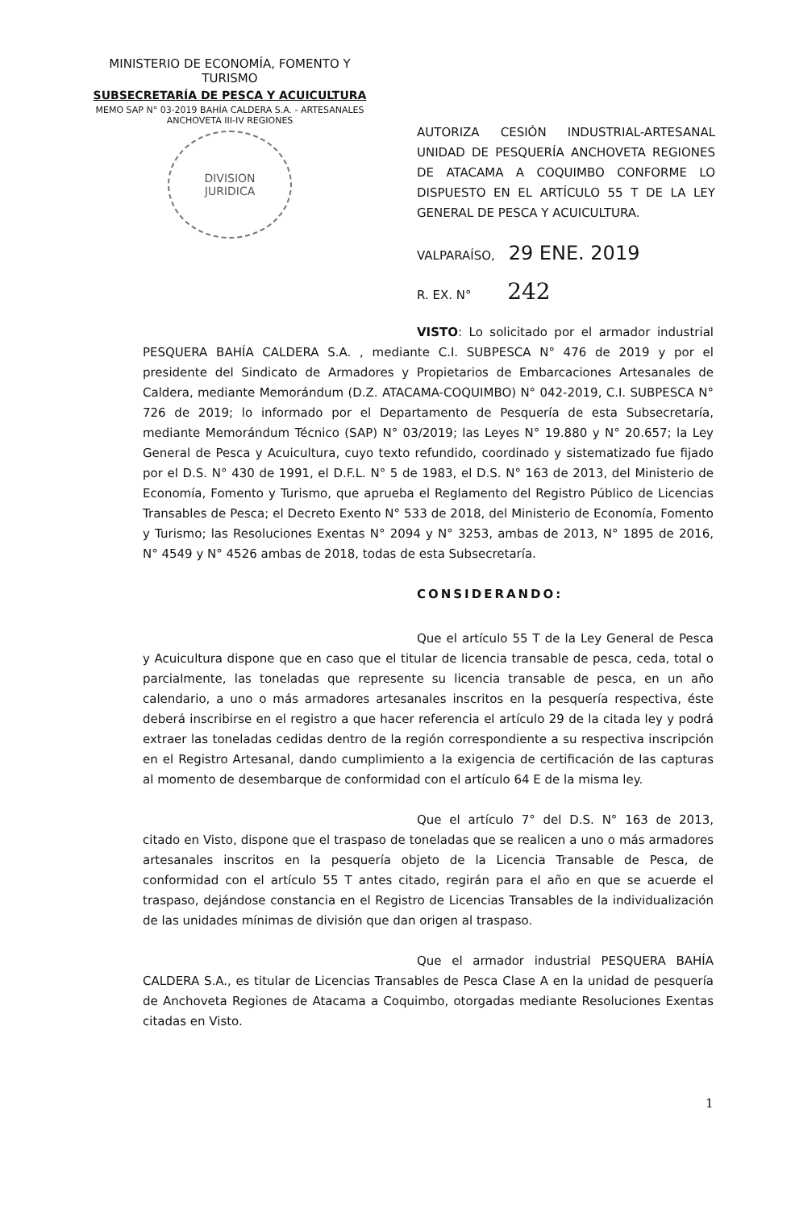MINISTERIO DE ECONOMÍA, FOMENTO Y TURISMO
SUBSECRETARÍA DE PESCA Y ACUICULTURA
MEMO SAP N° 03-2019 BAHÍA CALDERA S.A. - ARTESANALES ANCHOVETA III-IV REGIONES
DIVISION
JURIDICA
AUTORIZA CESIÓN INDUSTRIAL-ARTESANAL UNIDAD DE PESQUERÍA ANCHOVETA REGIONES DE ATACAMA A COQUIMBO CONFORME LO DISPUESTO EN EL ARTÍCULO 55 T DE LA LEY GENERAL DE PESCA Y ACUICULTURA.
VALPARAÍSO, 29 ENE. 2019
R. EX. N° 242
VISTO: Lo solicitado por el armador industrial PESQUERA BAHÍA CALDERA S.A. , mediante C.I. SUBPESCA N° 476 de 2019 y por el presidente del Sindicato de Armadores y Propietarios de Embarcaciones Artesanales de Caldera, mediante Memorándum (D.Z. ATACAMA-COQUIMBO) N° 042-2019, C.I. SUBPESCA N° 726 de 2019; lo informado por el Departamento de Pesquería de esta Subsecretaría, mediante Memorándum Técnico (SAP) N° 03/2019; las Leyes N° 19.880 y N° 20.657; la Ley General de Pesca y Acuicultura, cuyo texto refundido, coordinado y sistematizado fue fijado por el D.S. N° 430 de 1991, el D.F.L. N° 5 de 1983, el D.S. N° 163 de 2013, del Ministerio de Economía, Fomento y Turismo, que aprueba el Reglamento del Registro Público de Licencias Transables de Pesca; el Decreto Exento N° 533 de 2018, del Ministerio de Economía, Fomento y Turismo; las Resoluciones Exentas N° 2094 y N° 3253, ambas de 2013, N° 1895 de 2016, N° 4549 y N° 4526 ambas de 2018, todas de esta Subsecretaría.
CONSIDERANDO:
Que el artículo 55 T de la Ley General de Pesca y Acuicultura dispone que en caso que el titular de licencia transable de pesca, ceda, total o parcialmente, las toneladas que represente su licencia transable de pesca, en un año calendario, a uno o más armadores artesanales inscritos en la pesquería respectiva, éste deberá inscribirse en el registro a que hacer referencia el artículo 29 de la citada ley y podrá extraer las toneladas cedidas dentro de la región correspondiente a su respectiva inscripción en el Registro Artesanal, dando cumplimiento a la exigencia de certificación de las capturas al momento de desembarque de conformidad con el artículo 64 E de la misma ley.
Que el artículo 7° del D.S. N° 163 de 2013, citado en Visto, dispone que el traspaso de toneladas que se realicen a uno o más armadores artesanales inscritos en la pesquería objeto de la Licencia Transable de Pesca, de conformidad con el artículo 55 T antes citado, regirán para el año en que se acuerde el traspaso, dejándose constancia en el Registro de Licencias Transables de la individualización de las unidades mínimas de división que dan origen al traspaso.
Que el armador industrial PESQUERA BAHÍA CALDERA S.A., es titular de Licencias Transables de Pesca Clase A en la unidad de pesquería de Anchoveta Regiones de Atacama a Coquimbo, otorgadas mediante Resoluciones Exentas citadas en Visto.
1